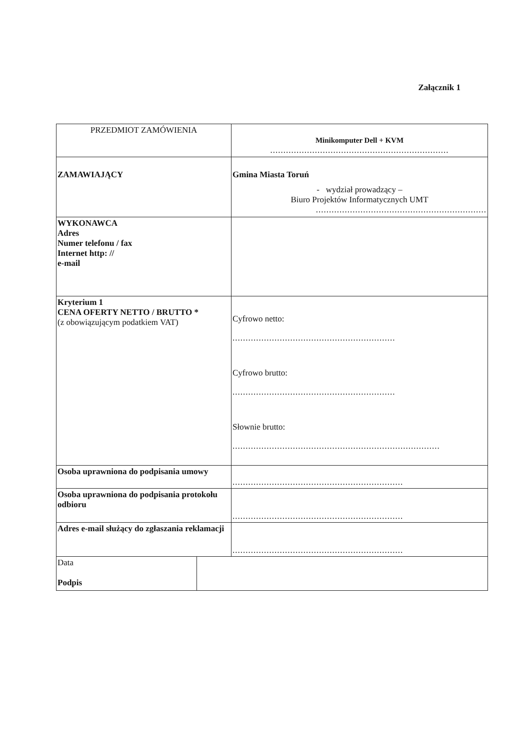Załącznik 1
| PRZEDMIOT ZAMÓWIENIA | Minikomputer Dell + KVM .................................................................... |
| ZAMAWIAJĄCY | Gmina Miasta Toruń - wydział prowadzący – Biuro Projektów Informatycznych UMT ................................................................. |
| WYKONAWCA Adres Numer telefonu / fax Internet http: // e-mail | |
| Kryterium 1 CENA OFERTY NETTO / BRUTTO * (z obowiązującym podatkiem VAT) | Cyfrowo netto: .............................................................. Cyfrowo brutto: .............................................................. Słownie brutto: ............................................................................... |
| Osoba uprawniona do podpisania umowy | ................................................................. |
| Osoba uprawniona do podpisania protokołu odbioru | ................................................................. |
| Adres e-mail służący do zgłaszania reklamacji | ................................................................. |
| Data Podpis | |